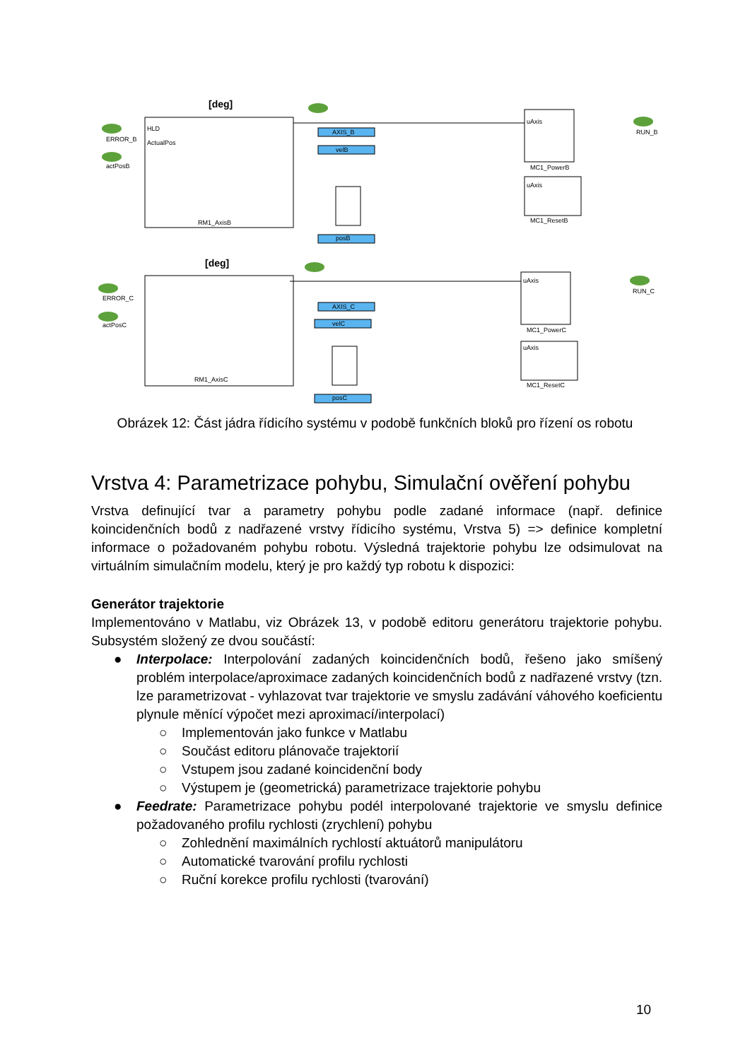[deg]
[deg]
HLD
ActualPos
RM1_AxisB
RM1_AxisC
ERROR_B
actPosB
ERROR_C
actPosC
AXIS_B
velB
posB
AXIS_C
velC
posC
uAxis
uAxis
MC1_PowerB
MC1_ResetB
uAxis
uAxis
MC1_PowerC
MC1_ResetC
RUN_B
RUN_C
Obrázek 12: Část jádra řídicího systému v podobě funkčních bloků pro řízení os robotu
Vrstva 4: Parametrizace pohybu, Simulační ověření pohybu
Vrstva definující tvar a parametry pohybu podle zadané informace (např. definice koincidenčních bodů z nadřazené vrstvy řídicího systému, Vrstva 5) => definice kompletní informace o požadovaném pohybu robotu. Výsledná trajektorie pohybu lze odsimulovat na virtuálním simulačním modelu, který je pro každý typ robotu k dispozici:
Generátor trajektorie
Implementováno v Matlabu, viz Obrázek 13, v podobě editoru generátoru trajektorie pohybu. Subsystém složený ze dvou součástí:
● Interpolace: Interpolování zadaných koincidenčních bodů, řešeno jako smíšený problém interpolace/aproximace zadaných koincidenčních bodů z nadřazené vrstvy (tzn. lze parametrizovat - vyhlazovat tvar trajektorie ve smyslu zadávání váhového koeficientu plynule měnící výpočet mezi aproximací/interpolací)
○ Implementován jako funkce v Matlabu
○ Součást editoru plánovače trajektorií
○ Vstupem jsou zadané koincidenční body
○ Výstupem je (geometrická) parametrizace trajektorie pohybu
● Feedrate: Parametrizace pohybu podél interpolované trajektorie ve smyslu definice požadovaného profilu rychlosti (zrychlení) pohybu
○ Zohlednění maximálních rychlostí aktuátorů manipulátoru
○ Automatické tvarování profilu rychlosti
○ Ruční korekce profilu rychlosti (tvarování)
10